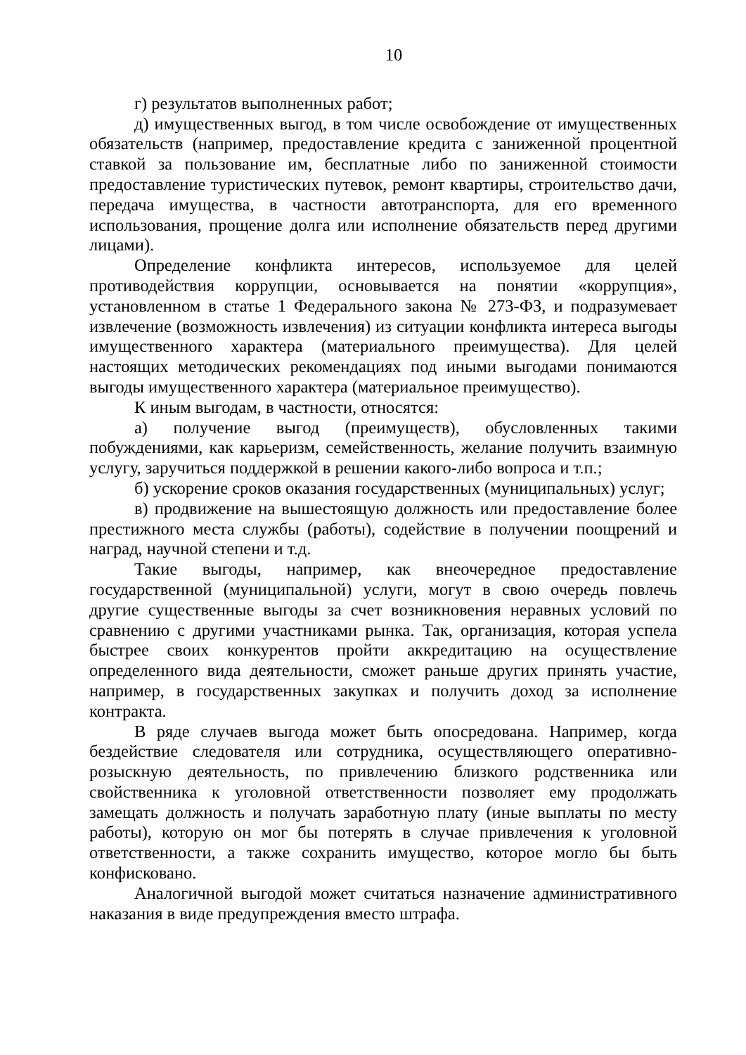10
г) результатов выполненных работ;
д) имущественных выгод, в том числе освобождение от имущественных обязательств (например, предоставление кредита с заниженной процентной ставкой за пользование им, бесплатные либо по заниженной стоимости предоставление туристических путевок, ремонт квартиры, строительство дачи, передача имущества, в частности автотранспорта, для его временного использования, прощение долга или исполнение обязательств перед другими лицами).
Определение конфликта интересов, используемое для целей противодействия коррупции, основывается на понятии «коррупция», установленном в статье 1 Федерального закона № 273-ФЗ, и подразумевает извлечение (возможность извлечения) из ситуации конфликта интереса выгоды имущественного характера (материального преимущества). Для целей настоящих методических рекомендациях под иными выгодами понимаются выгоды имущественного характера (материальное преимущество).
К иным выгодам, в частности, относятся:
а) получение выгод (преимуществ), обусловленных такими побуждениями, как карьеризм, семейственность, желание получить взаимную услугу, заручиться поддержкой в решении какого-либо вопроса и т.п.;
б) ускорение сроков оказания государственных (муниципальных) услуг;
в) продвижение на вышестоящую должность или предоставление более престижного места службы (работы), содействие в получении поощрений и наград, научной степени и т.д.
Такие выгоды, например, как внеочередное предоставление государственной (муниципальной) услуги, могут в свою очередь повлечь другие существенные выгоды за счет возникновения неравных условий по сравнению с другими участниками рынка. Так, организация, которая успела быстрее своих конкурентов пройти аккредитацию на осуществление определенного вида деятельности, сможет раньше других принять участие, например, в государственных закупках и получить доход за исполнение контракта.
В ряде случаев выгода может быть опосредована. Например, когда бездействие следователя или сотрудника, осуществляющего оперативно-розыскную деятельность, по привлечению близкого родственника или свойственника к уголовной ответственности позволяет ему продолжать замещать должность и получать заработную плату (иные выплаты по месту работы), которую он мог бы потерять в случае привлечения к уголовной ответственности, а также сохранить имущество, которое могло бы быть конфисковано.
Аналогичной выгодой может считаться назначение административного наказания в виде предупреждения вместо штрафа.